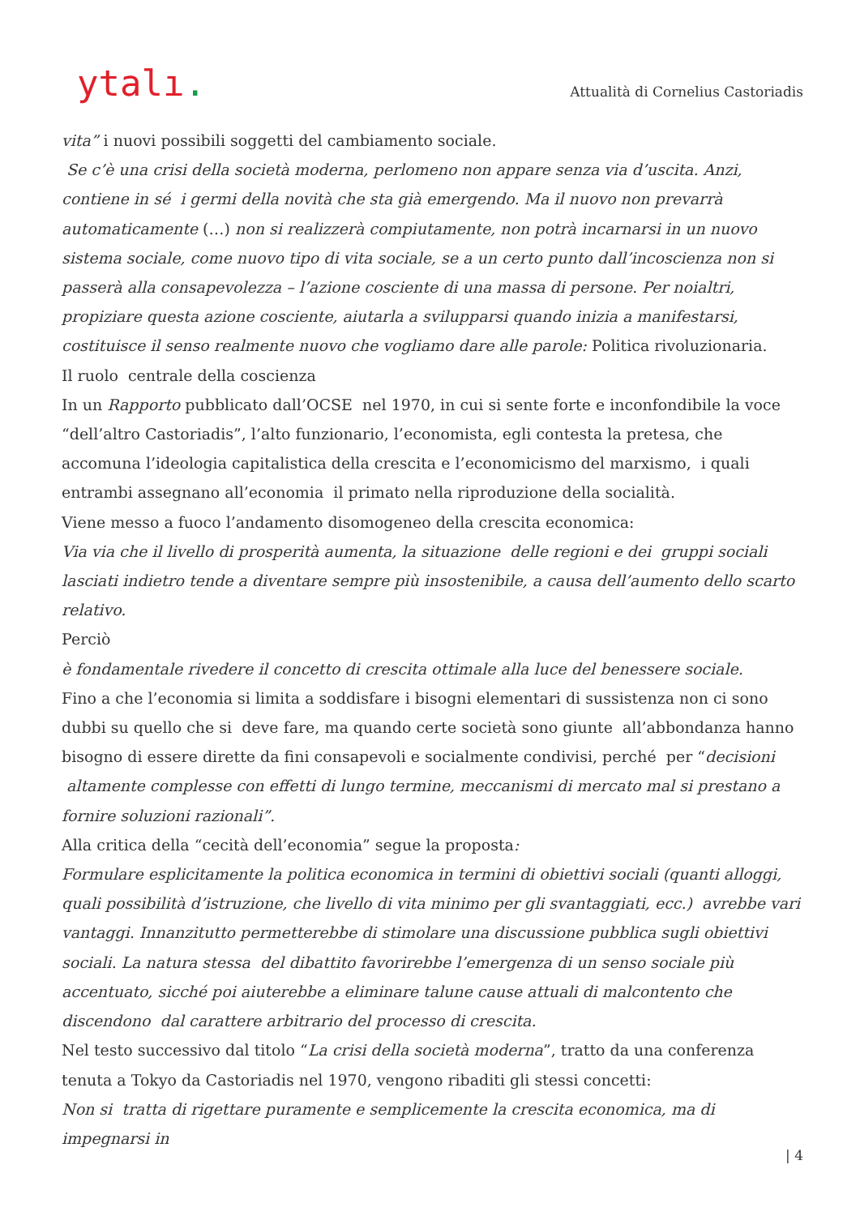ytalı.
Attualità di Cornelius Castoriadis
vita” i nuovi possibili soggetti del cambiamento sociale.
Se c’è una crisi della società moderna, perlomeno non appare senza via d’uscita. Anzi, contiene in sé i germi della novità che sta già emergendo. Ma il nuovo non prevarrà automaticamente (…) non si realizzerà compiutamente, non potrà incarnarsi in un nuovo sistema sociale, come nuovo tipo di vita sociale, se a un certo punto dall’incoscienza non si passerà alla consapevolezza – l’azione cosciente di una massa di persone. Per noialtri, propiziare questa azione cosciente, aiutarla a svilupparsi quando inizia a manifestarsi, costituisce il senso realmente nuovo che vogliamo dare alle parole: Politica rivoluzionaria.
Il ruolo centrale della coscienza
In un Rapporto pubblicato dall’OCSE nel 1970, in cui si sente forte e inconfondibile la voce “dell’altro Castoriadis”, l’alto funzionario, l’economista, egli contesta la pretesa, che accomuna l’ideologia capitalistica della crescita e l’economicismo del marxismo, i quali entrambi assegnano all’economia il primato nella riproduzione della socialità.
Viene messo a fuoco l’andamento disomogeneo della crescita economica:
Via via che il livello di prosperità aumenta, la situazione delle regioni e dei gruppi sociali lasciati indietro tende a diventare sempre più insostenibile, a causa dell’aumento dello scarto relativo.
Perciò
è fondamentale rivedere il concetto di crescita ottimale alla luce del benessere sociale.
Fino a che l’economia si limita a soddisfare i bisogni elementari di sussistenza non ci sono dubbi su quello che si deve fare, ma quando certe società sono giunte all’abbondanza hanno bisogno di essere dirette da fini consapevoli e socialmente condivisi, perché per “decisioni altamente complesse con effetti di lungo termine, meccanismi di mercato mal si prestano a fornire soluzioni razionali”.
Alla critica della “cecità dell’economia” segue la proposta:
Formulare esplicitamente la politica economica in termini di obiettivi sociali (quanti alloggi, quali possibilità d’istruzione, che livello di vita minimo per gli svantaggiati, ecc.) avrebbe vari vantaggi. Innanzitutto permetterebbe di stimolare una discussione pubblica sugli obiettivi sociali. La natura stessa del dibattito favorirebbe l’emergenza di un senso sociale più accentuato, sicché poi aiuterebbe a eliminare talune cause attuali di malcontento che discendono dal carattere arbitrario del processo di crescita.
Nel testo successivo dal titolo “La crisi della società moderna”, tratto da una conferenza tenuta a Tokyo da Castoriadis nel 1970, vengono ribaditi gli stessi concetti:
Non si tratta di rigettare puramente e semplicemente la crescita economica, ma di impegnarsi in
| 4